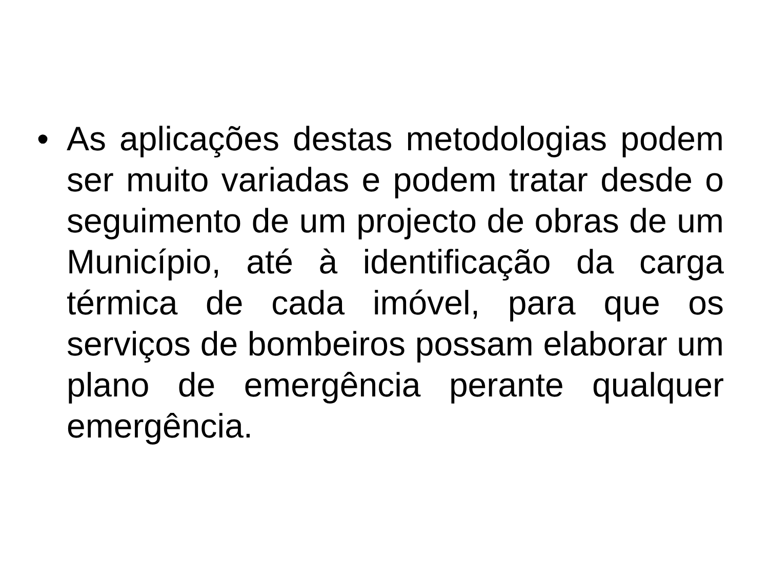• As aplicações destas metodologias podem ser muito variadas e podem tratar desde o seguimento de um projecto de obras de um Município, até à identificação da carga térmica de cada imóvel, para que os serviços de bombeiros possam elaborar um plano de emergência perante qualquer emergência.